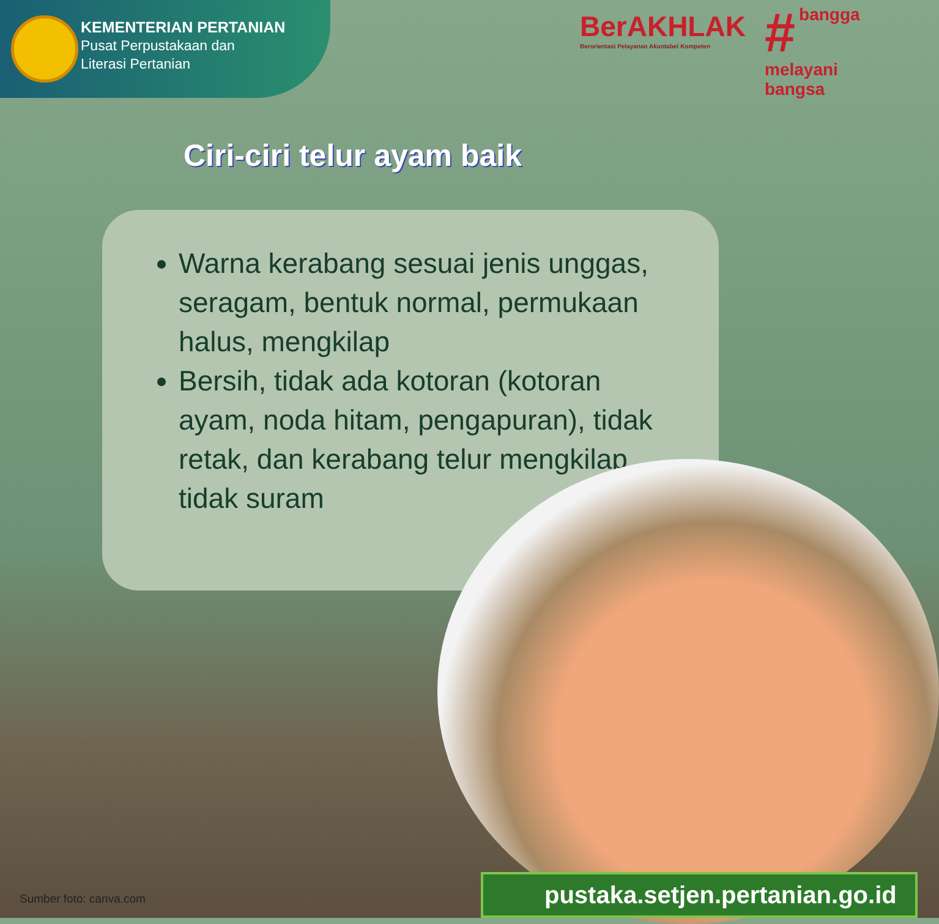KEMENTERIAN PERTANIAN
Pusat Perpustakaan dan
Literasi Pertanian
BerAKHLAK
Berorientasi Pelayanan Akuntabel Kompeten
# bangga
melayani
bangsa
Ciri-ciri telur ayam baik
Warna kerabang sesuai jenis unggas, seragam, bentuk normal, permukaan halus, mengkilap
Bersih, tidak ada kotoran (kotoran ayam, noda hitam, pengapuran), tidak retak, dan kerabang telur mengkilap tidak suram
pustaka.setjen.pertanian.go.id
Sumber foto: canva.com